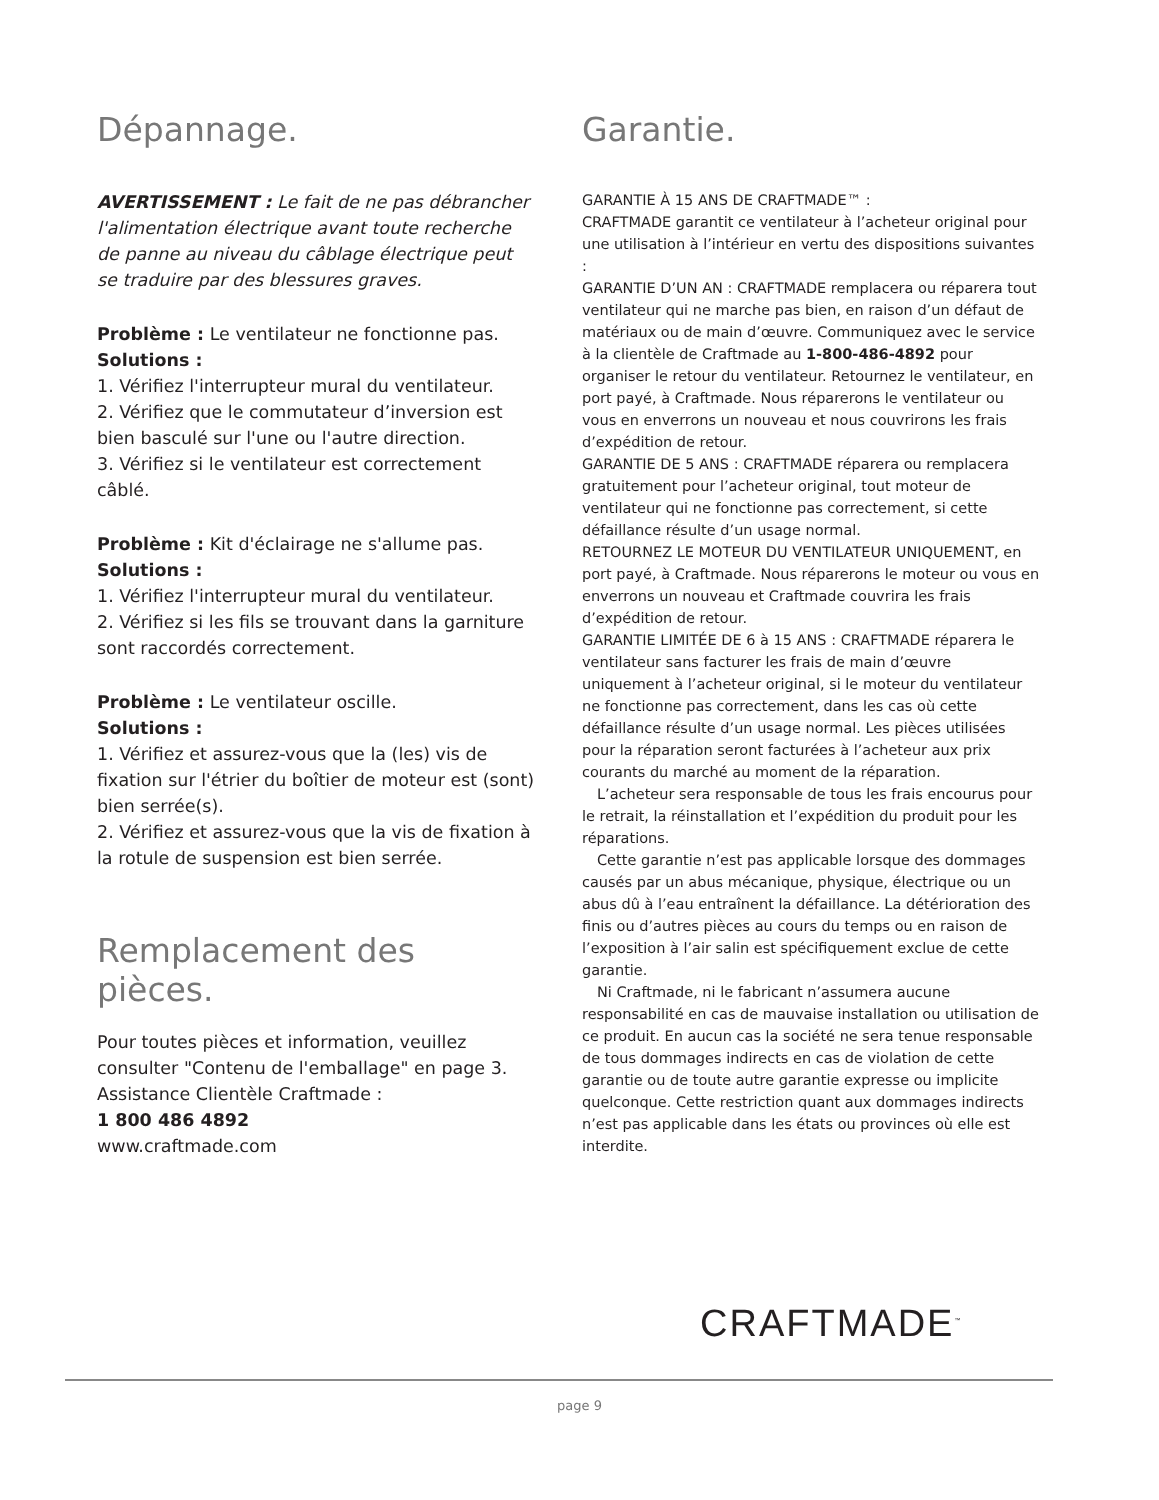Dépannage.
AVERTISSEMENT : Le fait de ne pas débrancher l'alimentation électrique avant toute recherche de panne au niveau du câblage électrique peut se traduire par des blessures graves.
Problème : Le ventilateur ne fonctionne pas.
Solutions :
1. Vérifiez l'interrupteur mural du ventilateur.
2. Vérifiez que le commutateur d’inversion est bien basculé sur l'une ou l'autre direction.
3. Vérifiez si le ventilateur est correctement câblé.
Problème : Kit d'éclairage ne s'allume pas.
Solutions :
1. Vérifiez l'interrupteur mural du ventilateur.
2. Vérifiez si les fils se trouvant dans la garniture sont raccordés correctement.
Problème : Le ventilateur oscille.
Solutions :
1. Vérifiez et assurez-vous que la (les) vis de fixation sur l'étrier du boîtier de moteur est (sont) bien serrée(s).
2. Vérifiez et assurez-vous que la vis de fixation à la rotule de suspension est bien serrée.
Remplacement des pièces.
Pour toutes pièces et information, veuillez consulter "Contenu de l'emballage" en page 3.
Assistance Clientèle Craftmade :
1 800 486 4892
www.craftmade.com
Garantie.
GARANTIE À 15 ANS DE CRAFTMADE™ :
CRAFTMADE garantit ce ventilateur à l’acheteur original pour une utilisation à l’intérieur en vertu des dispositions suivantes :
GARANTIE D’UN AN : CRAFTMADE remplacera ou réparera tout ventilateur qui ne marche pas bien, en raison d’un défaut de matériaux ou de main d’œuvre. Communiquez avec le service à la clientèle de Craftmade au 1-800-486-4892 pour organiser le retour du ventilateur. Retournez le ventilateur, en port payé, à Craftmade. Nous réparerons le ventilateur ou vous en enverrons un nouveau et nous couvrirons les frais d’expédition de retour.
GARANTIE DE 5 ANS : CRAFTMADE réparera ou remplacera gratuitement pour l’acheteur original, tout moteur de ventilateur qui ne fonctionne pas correctement, si cette défaillance résulte d’un usage normal.
RETOURNEZ LE MOTEUR DU VENTILATEUR UNIQUEMENT, en port payé, à Craftmade. Nous réparerons le moteur ou vous en enverrons un nouveau et Craftmade couvrira les frais d’expédition de retour.
GARANTIE LIMITÉE DE 6 à 15 ANS : CRAFTMADE réparera le ventilateur sans facturer les frais de main d’œuvre uniquement à l’acheteur original, si le moteur du ventilateur ne fonctionne pas correctement, dans les cas où cette défaillance résulte d’un usage normal. Les pièces utilisées pour la réparation seront facturées à l’acheteur aux prix courants du marché au moment de la réparation.
L’acheteur sera responsable de tous les frais encourus pour le retrait, la réinstallation et l’expédition du produit pour les réparations.
Cette garantie n’est pas applicable lorsque des dommages causés par un abus mécanique, physique, électrique ou un abus dû à l’eau entraînent la défaillance. La détérioration des finis ou d’autres pièces au cours du temps ou en raison de l’exposition à l’air salin est spécifiquement exclue de cette garantie.
Ni Craftmade, ni le fabricant n’assumera aucune responsabilité en cas de mauvaise installation ou utilisation de ce produit. En aucun cas la société ne sera tenue responsable de tous dommages indirects en cas de violation de cette garantie ou de toute autre garantie expresse ou implicite quelconque. Cette restriction quant aux dommages indirects n’est pas applicable dans les états ou provinces où elle est interdite.
CRAFTMADE<sup>™</sup>
page 9